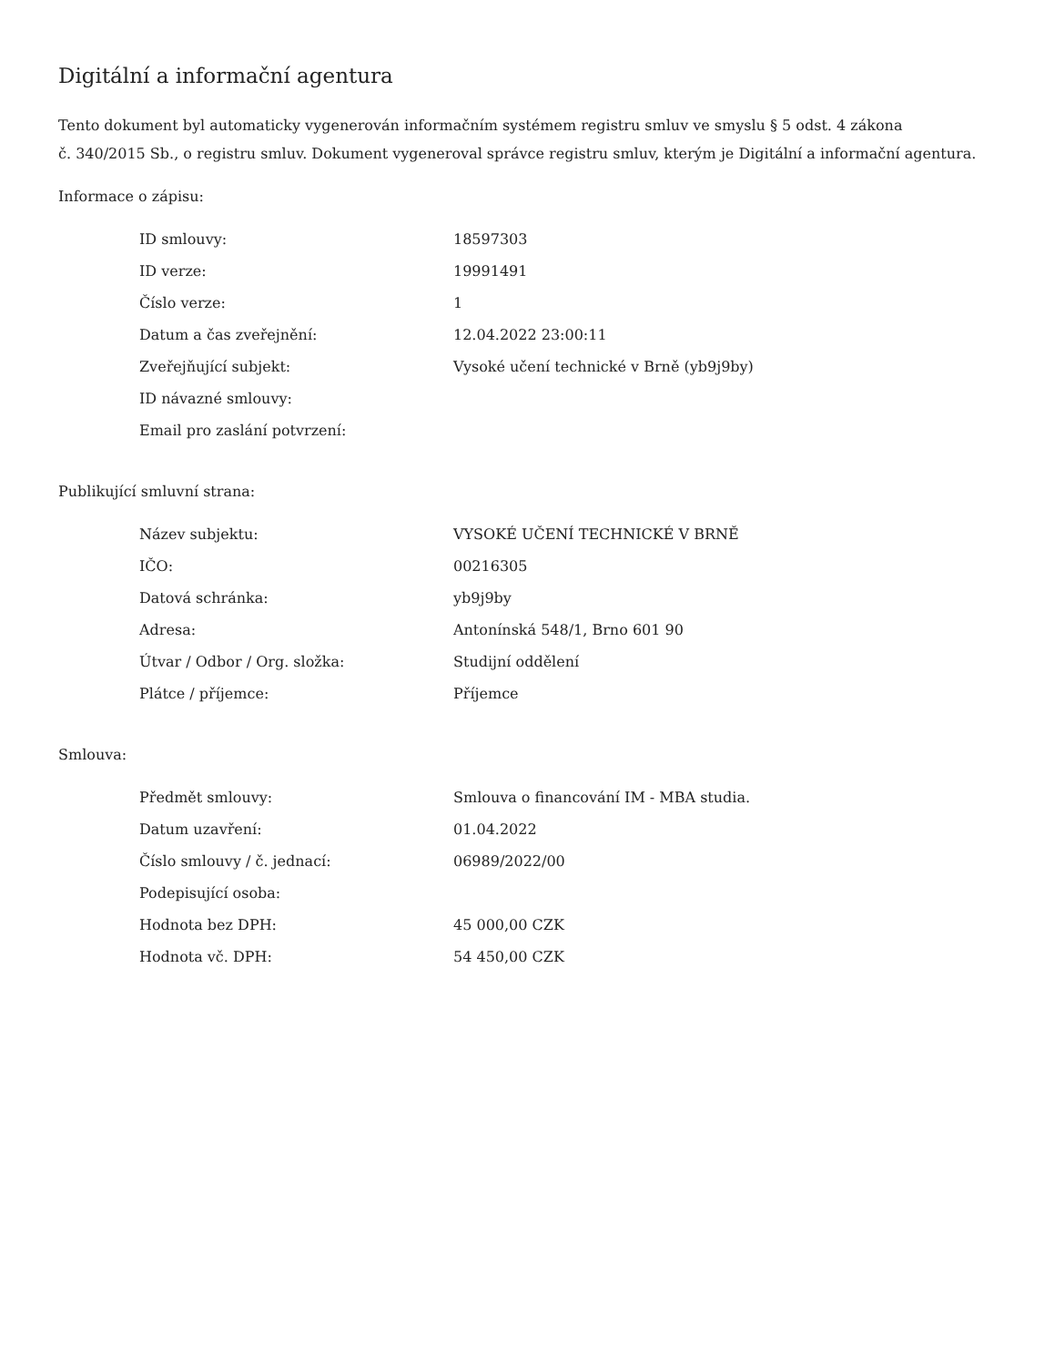Digitální a informační agentura
Tento dokument byl automaticky vygenerován informačním systémem registru smluv ve smyslu § 5 odst. 4 zákona
č. 340/2015 Sb., o registru smluv. Dokument vygeneroval správce registru smluv, kterým je Digitální a informační agentura.
Informace o zápisu:
| ID smlouvy: | 18597303 |
| ID verze: | 19991491 |
| Číslo verze: | 1 |
| Datum a čas zveřejnění: | 12.04.2022 23:00:11 |
| Zveřejňující subjekt: | Vysoké učení technické v Brně (yb9j9by) |
| ID návazné smlouvy: | |
| Email pro zaslání potvrzení: | |
Publikující smluvní strana:
| Název subjektu: | VYSOKÉ UČENÍ TECHNICKÉ V BRNĚ |
| IČO: | 00216305 |
| Datová schránka: | yb9j9by |
| Adresa: | Antonínská 548/1, Brno 601 90 |
| Útvar / Odbor / Org. složka: | Studijní oddělení |
| Plátce / příjemce: | Příjemce |
Smlouva:
| Předmět smlouvy: | Smlouva o financování IM - MBA studia. |
| Datum uzavření: | 01.04.2022 |
| Číslo smlouvy / č. jednací: | 06989/2022/00 |
| Podepisující osoba: | |
| Hodnota bez DPH: | 45 000,00 CZK |
| Hodnota vč. DPH: | 54 450,00 CZK |